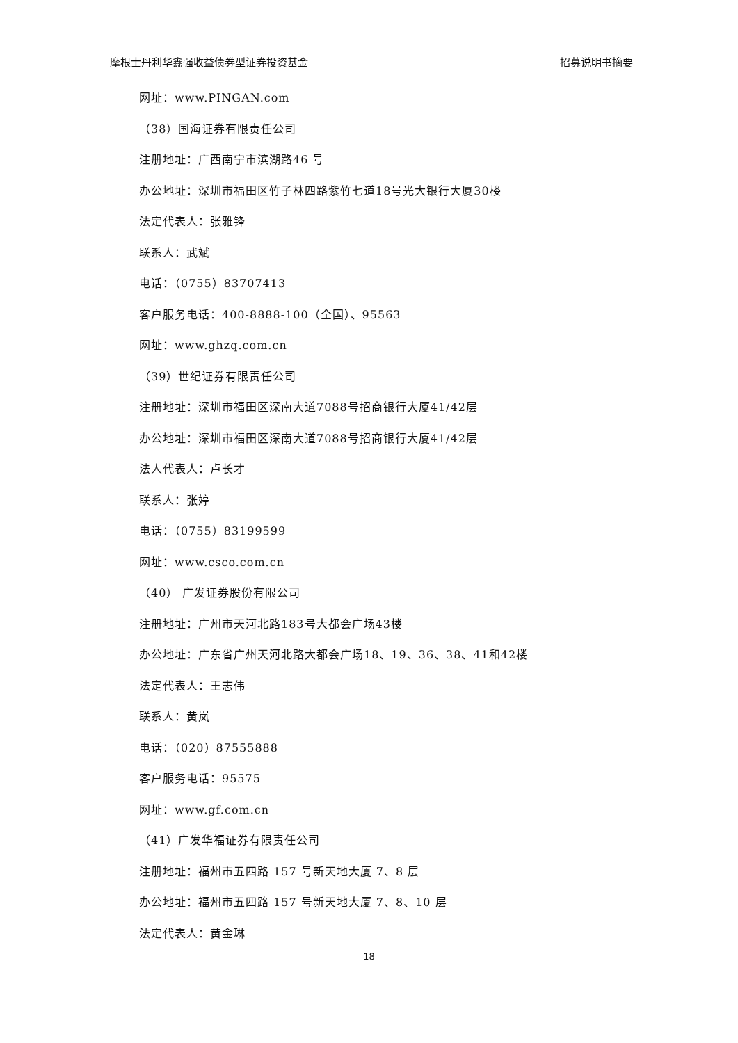摩根士丹利华鑫强收益债券型证券投资基金 招募说明书摘要
网址：www.PINGAN.com
（38）国海证券有限责任公司
注册地址：广西南宁市滨湖路46 号
办公地址：深圳市福田区竹子林四路紫竹七道18号光大银行大厦30楼
法定代表人：张雅锋
联系人：武斌
电话：（0755）83707413
客户服务电话：400-8888-100（全国）、95563
网址：www.ghzq.com.cn
（39）世纪证券有限责任公司
注册地址：深圳市福田区深南大道7088号招商银行大厦41/42层
办公地址：深圳市福田区深南大道7088号招商银行大厦41/42层
法人代表人：卢长才
联系人：张婷
电话：（0755）83199599
网址：www.csco.com.cn
（40） 广发证券股份有限公司
注册地址：广州市天河北路183号大都会广场43楼
办公地址：广东省广州天河北路大都会广场18、19、36、38、41和42楼
法定代表人：王志伟
联系人：黄岚
电话：（020）87555888
客户服务电话：95575
网址：www.gf.com.cn
（41）广发华福证券有限责任公司
注册地址：福州市五四路 157 号新天地大厦 7、8 层
办公地址：福州市五四路 157 号新天地大厦 7、8、10 层
法定代表人：黄金琳
18